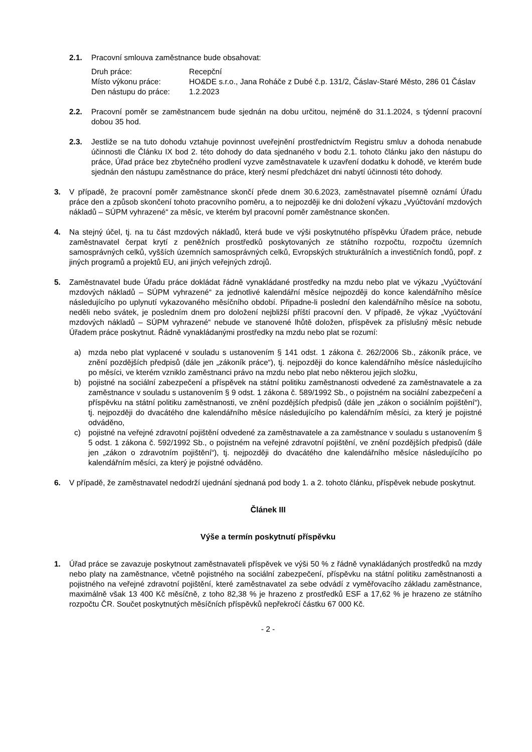2.1. Pracovní smlouva zaměstnance bude obsahovat:
| Druh práce: | Recepční |
| Místo výkonu práce: | HO&DE s.r.o., Jana Roháče z Dubé č.p. 131/2, Čáslav-Staré Město, 286 01 Čáslav |
| Den nástupu do práce: | 1.2.2023 |
2.2. Pracovní poměr se zaměstnancem bude sjednán na dobu určitou, nejméně do 31.1.2024, s týdenní pracovní dobou 35 hod.
2.3. Jestliže se na tuto dohodu vztahuje povinnost uveřejnění prostřednictvím Registru smluv a dohoda nenabude účinnosti dle Článku IX bod 2. této dohody do data sjednaného v bodu 2.1. tohoto článku jako den nástupu do práce, Úřad práce bez zbytečného prodlení vyzve zaměstnavatele k uzavření dodatku k dohodě, ve kterém bude sjednán den nástupu zaměstnance do práce, který nesmí předcházet dni nabytí účinnosti této dohody.
3. V případě, že pracovní poměr zaměstnance skončí přede dnem 30.6.2023, zaměstnavatel písemně oznámí Úřadu práce den a způsob skončení tohoto pracovního poměru, a to nejpozději ke dni doložení výkazu „Vyúčtování mzdových nákladů – SÚPM vyhrazené“ za měsíc, ve kterém byl pracovní poměr zaměstnance skončen.
4. Na stejný účel, tj. na tu část mzdových nákladů, která bude ve výši poskytnutého příspěvku Úřadem práce, nebude zaměstnavatel čerpat krytí z peněžních prostředků poskytovaných ze státního rozpočtu, rozpočtu územních samosprávných celků, vyšších územních samosprávných celků, Evropských strukturálních a investičních fondů, popř. z jiných programů a projektů EU, ani jiných veřejných zdrojů.
5. Zaměstnavatel bude Úřadu práce dokládat řádně vynakládané prostředky na mzdu nebo plat ve výkazu „Vyúčtování mzdových nákladů – SÚPM vyhrazené“ za jednotlivé kalendářní měsíce nejpozději do konce kalendářního měsíce následujícího po uplynutí vykazovaného měsíčního období. Připadne-li poslední den kalendářního měsíce na sobotu, neděli nebo svátek, je posledním dnem pro doložení nejbližší příští pracovní den. V případě, že výkaz „Vyúčtování mzdových nákladů – SÚPM vyhrazené“ nebude ve stanovené lhůtě doložen, příspěvek za příslušný měsíc nebude Úřadem práce poskytnut. Řádně vynakládanými prostředky na mzdu nebo plat se rozumí:
a) mzda nebo plat vyplacené v souladu s ustanovením § 141 odst. 1 zákona č. 262/2006 Sb., zákoník práce, ve znění pozdějších předpisů (dále jen „zákoník práce“), tj. nejpozději do konce kalendářního měsíce následujícího po měsíci, ve kterém vzniklo zaměstnanci právo na mzdu nebo plat nebo některou jejich složku,
b) pojistné na sociální zabezpečení a příspěvek na státní politiku zaměstnanosti odvedené za zaměstnavatele a za zaměstnance v souladu s ustanovením § 9 odst. 1 zákona č. 589/1992 Sb., o pojistném na sociální zabezpečení a příspěvku na státní politiku zaměstnanosti, ve znění pozdějších předpisů (dále jen „zákon o sociálním pojištění“), tj. nejpozději do dvacátého dne kalendářního měsíce následujícího po kalendářním měsíci, za který je pojistné odváděno,
c) pojistné na veřejné zdravotní pojištění odvedené za zaměstnavatele a za zaměstnance v souladu s ustanovením § 5 odst. 1 zákona č. 592/1992 Sb., o pojistném na veřejné zdravotní pojištění, ve znění pozdějších předpisů (dále jen „zákon o zdravotním pojištění“), tj. nejpozději do dvacátého dne kalendářního měsíce následujícího po kalendářním měsíci, za který je pojistné odváděno.
6. V případě, že zaměstnavatel nedodrží ujednání sjednaná pod body 1. a 2. tohoto článku, příspěvek nebude poskytnut.
Článek III
Výše a termín poskytnutí příspěvku
1. Úřad práce se zavazuje poskytnout zaměstnavateli příspěvek ve výši 50 % z řádně vynakládaných prostředků na mzdy nebo platy na zaměstnance, včetně pojistného na sociální zabezpečení, příspěvku na státní politiku zaměstnanosti a pojistného na veřejné zdravotní pojištění, které zaměstnavatel za sebe odvádí z vyměřovacího základu zaměstnance, maximálně však 13 400 Kč měsíčně, z toho 82,38 % je hrazeno z prostředků ESF a 17,62 % je hrazeno ze státního rozpočtu ČR. Součet poskytnutých měsíčních příspěvků nepřekročí částku 67 000 Kč.
- 2 -